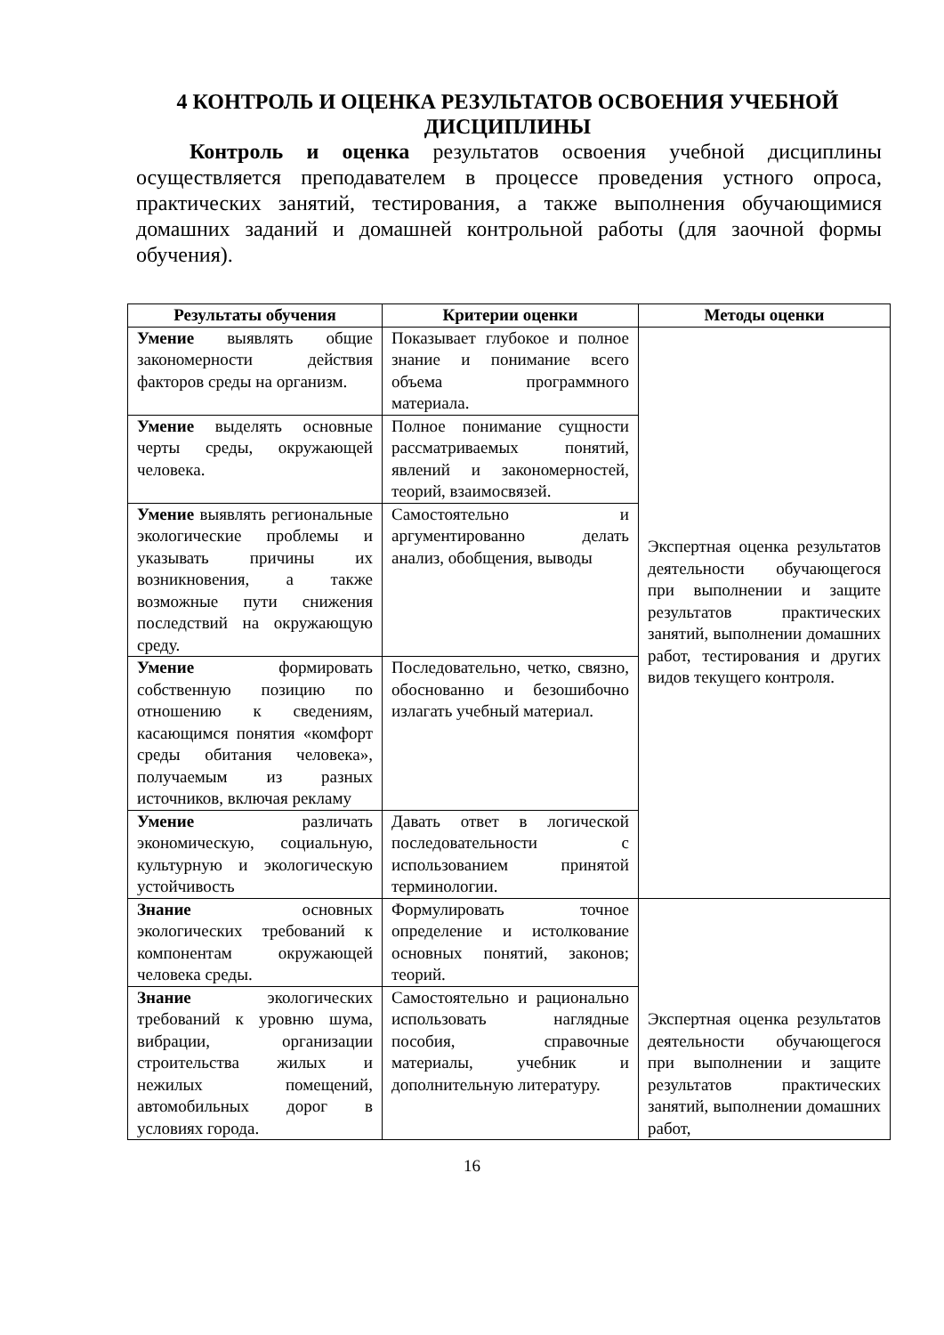4 КОНТРОЛЬ И ОЦЕНКА РЕЗУЛЬТАТОВ ОСВОЕНИЯ УЧЕБНОЙ ДИСЦИПЛИНЫ
Контроль и оценка результатов освоения учебной дисциплины осуществляется преподавателем в процессе проведения устного опроса, практических занятий, тестирования, а также выполнения обучающимися домашних заданий и домашней контрольной работы (для заочной формы обучения).
| Результаты обучения | Критерии оценки | Методы оценки |
| --- | --- | --- |
| Умение выявлять общие закономерности действия факторов среды на организм. | Показывает глубокое и полное знание и понимание всего объема программного материала. | Экспертная оценка результатов деятельности обучающегося при выполнении и защите результатов практических занятий, выполнении домашних работ, тестирования и других видов текущего контроля. |
| Умение выделять основные черты среды, окружающей человека. | Полное понимание сущности рассматриваемых понятий, явлений и закономерностей, теорий, взаимосвязей. | |
| Умение выявлять региональные экологические проблемы и указывать причины их возникновения, а также возможные пути снижения последствий на окружающую среду. | Самостоятельно и аргументированно делать анализ, обобщения, выводы | |
| Умение формировать собственную позицию по отношению к сведениям, касающимся понятия «комфорт среды обитания человека», получаемым из разных источников, включая рекламу | Последовательно, четко, связно, обоснованно и безошибочно излагать учебный материал. | |
| Умение различать экономическую, социальную, культурную и экологическую устойчивость | Давать ответ в логической последовательности с использованием принятой терминологии. | |
| Знание основных экологических требований к компонентам окружающей человека среды. | Формулировать точное определение и истолкование основных понятий, законов; теорий. | Экспертная оценка результатов деятельности обучающегося при выполнении и защите результатов практических занятий, выполнении домашних работ, |
| Знание экологических требований к уровню шума, вибрации, организации строительства жилых и нежилых помещений, автомобильных дорог в условиях города. | Самостоятельно и рационально использовать наглядные пособия, справочные материалы, учебник и дополнительную литературу. | |
16